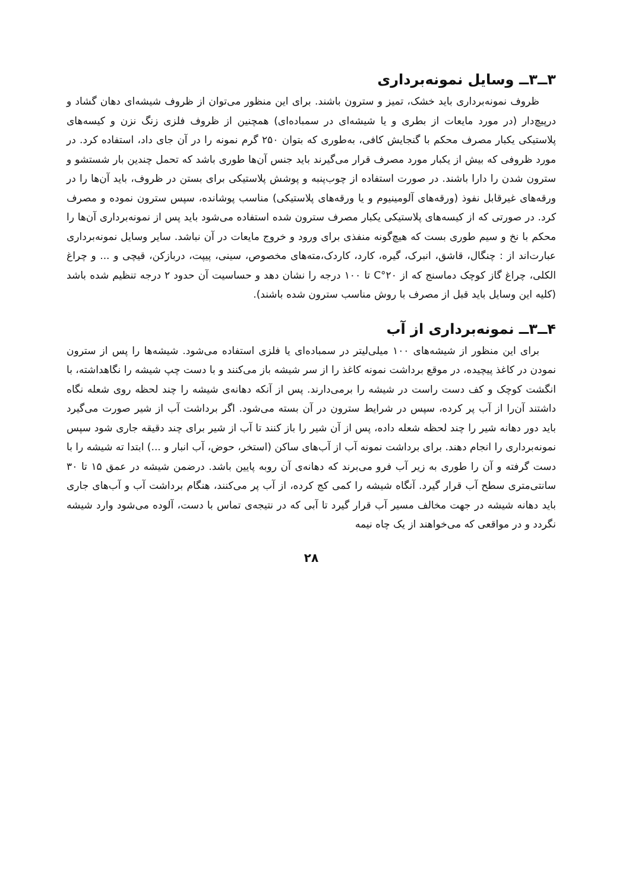۳ــ۳ــ وسایل نمونه‌برداری
ظروف نمونه‌برداری باید خشک، تمیز و سترون باشند. برای این منظور می‌توان از ظروف شیشه‌ای دهان گشاد و درپیچ‌دار (در مورد مایعات از بطری و یا شیشه‌ای در سمباده‌ای) همچنین از ظروف فلزی زنگ نزن و کیسه‌های پلاستیکی یکبار مصرف محکم با گنجایش کافی، به‌طوری که بتوان ۲۵۰ گرم نمونه را در آن جای داد، استفاده کرد. در مورد ظروفی که بیش از یکبار مورد مصرف قرار می‌گیرند باید جنس آن‌ها طوری باشد که تحمل چندین بار شستشو و سترون شدن را دارا باشند. در صورت استفاده از چوب‌پنبه و پوشش پلاستیکی برای بستن در ظروف، باید آن‌ها را در ورقه‌های غیرقابل نفوذ (ورقه‌های آلومینیوم و یا ورقه‌های پلاستیکی) مناسب پوشانده، سپس سترون نموده و مصرف کرد. در صورتی که از کیسه‌های پلاستیکی یکبار مصرف سترون شده استفاده می‌شود باید پس از نمونه‌برداری آن‌ها را محکم با نخ و سیم طوری بست که هیچ‌گونه منفذی برای ورود و خروج مایعات در آن نباشد. سایر وسایل نمونه‌برداری عبارت‌اند از : چنگال، قاشق، انبرک، گیره، کارد، کاردک،مته‌های مخصوص، سینی، پیپت، دربازکن، قیچی و ... و چراغ الکلی، چراغ گاز کوچک دماسنج که از ۲۰°C تا ۱۰۰ درجه را نشان دهد و حساسیت آن حدود ۲ درجه تنظیم شده باشد (کلیه این وسایل باید قبل از مصرف با روش مناسب سترون شده باشند).
۴ــ۳ــ نمونه‌برداری از آب
برای این منظور از شیشه‌های ۱۰۰ میلی‌لیتر در سمباده‌ای یا فلزی استفاده می‌شود. شیشه‌ها را پس از سترون نمودن در کاغذ پیچیده، در موقع برداشت نمونه کاغذ را از سر شیشه باز می‌کنند و با دست چپ شیشه را نگاهداشته، با انگشت کوچک و کف دست راست در شیشه را برمی‌دارند. پس از آنکه دهانه‌ی شیشه را چند لحظه روی شعله نگاه داشتند آن‌را از آب پر کرده، سپس در شرایط سترون در آن بسته می‌شود. اگر برداشت آب از شیر صورت می‌گیرد باید دور دهانه شیر را چند لحظه شعله داده، پس از آن شیر را باز کنند تا آب از شیر برای چند دقیقه جاری شود سپس نمونه‌برداری را انجام دهند. برای برداشت نمونه آب از آب‌های ساکن (استخر، حوض، آب انبار و ...) ابتدا ته شیشه را با دست گرفته و آن را طوری به زیر آب فرو می‌برند که دهانه‌ی آن روبه پایین باشد. درضمن شیشه در عمق ۱۵ تا ۳۰ سانتی‌متری سطح آب قرار گیرد. آنگاه شیشه را کمی کج کرده، از آب پر می‌کنند، هنگام برداشت آب و آب‌های جاری باید دهانه شیشه در جهت مخالف مسیر آب قرار گیرد تا آبی که در نتیجه‌ی تماس با دست، آلوده می‌شود وارد شیشه نگردد و در مواقعی که می‌خواهند از یک چاه نیمه
۲۸